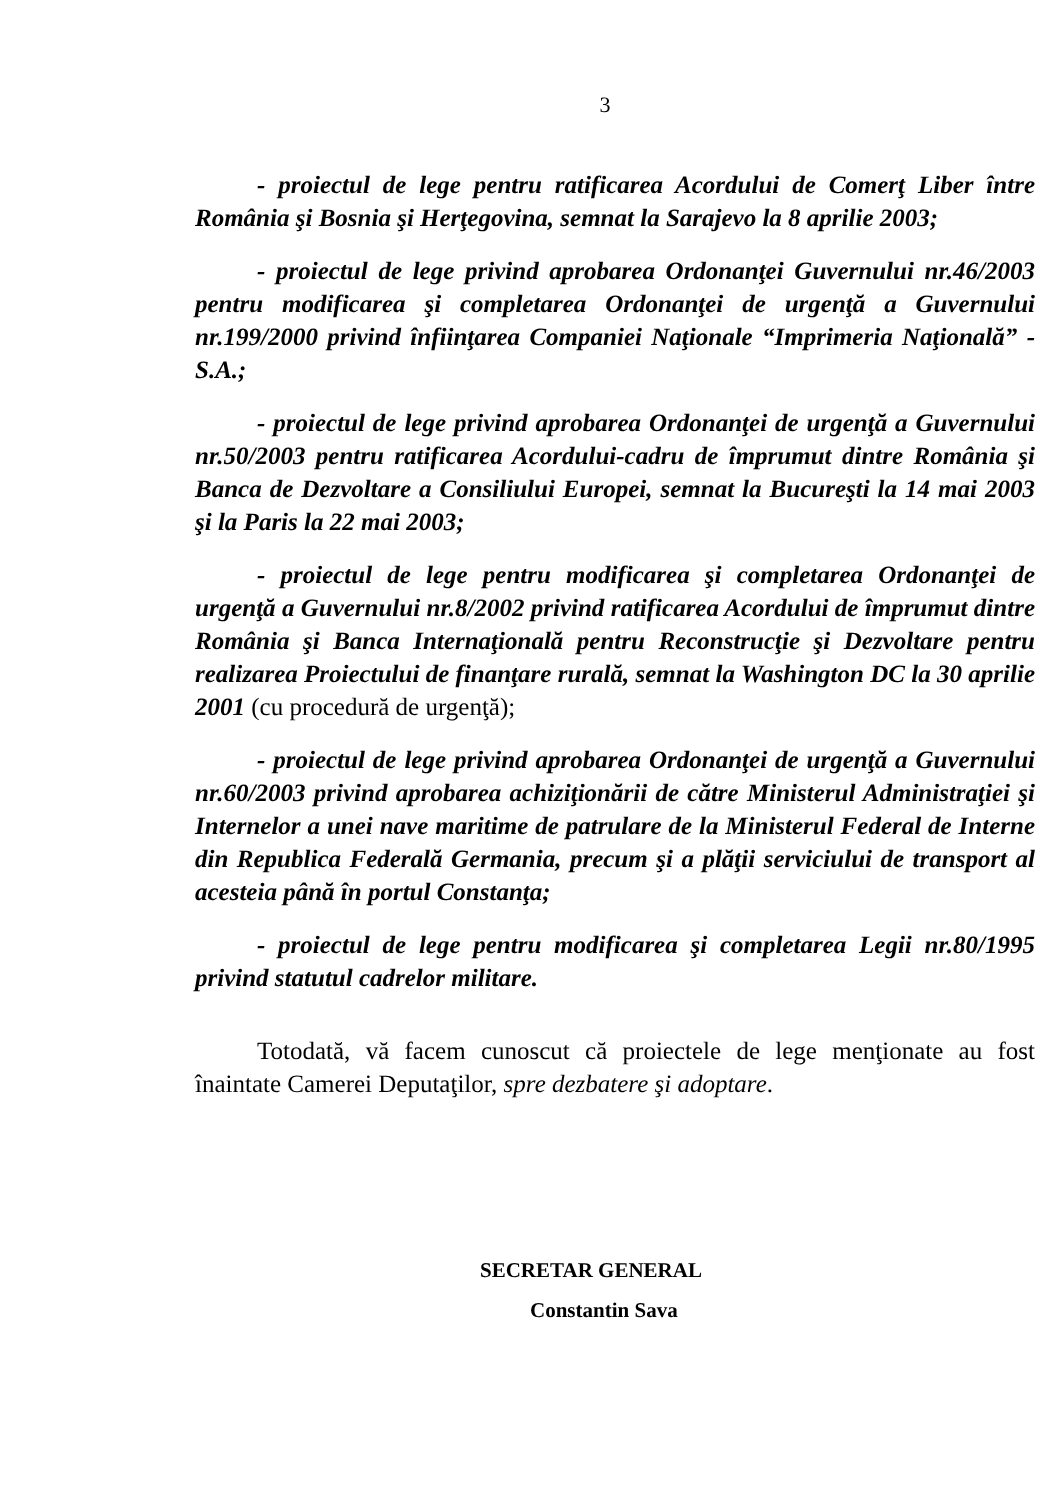3
- proiectul de lege pentru ratificarea Acordului de Comerţ Liber între România şi Bosnia şi Herţegovina, semnat la Sarajevo la 8 aprilie 2003;
- proiectul de lege privind aprobarea Ordonanţei Guvernului nr.46/2003 pentru modificarea şi completarea Ordonanţei de urgenţă a Guvernului nr.199/2000 privind înfiinţarea Companiei Naţionale “Imprimeria Naţională” - S.A.;
- proiectul de lege privind aprobarea Ordonanţei de urgenţă a Guvernului nr.50/2003 pentru ratificarea Acordului-cadru de împrumut dintre România şi Banca de Dezvoltare a Consiliului Europei, semnat la Bucureşti la 14 mai 2003 şi la Paris la 22 mai 2003;
- proiectul de lege pentru modificarea şi completarea Ordonanţei de urgenţă a Guvernului nr.8/2002 privind ratificarea Acordului de împrumut dintre România şi Banca Internaţională pentru Reconstrucţie şi Dezvoltare pentru realizarea Proiectului de finanţare rurală, semnat la Washington DC la 30 aprilie 2001 (cu procedură de urgenţă);
- proiectul de lege privind aprobarea Ordonanţei de urgenţă a Guvernului nr.60/2003 privind aprobarea achiziţionării de către Ministerul Administraţiei şi Internelor a unei nave maritime de patrulare de la Ministerul Federal de Interne din Republica Federală Germania, precum şi a plăţii serviciului de transport al acesteia până în portul Constanţa;
- proiectul de lege pentru modificarea şi completarea Legii nr.80/1995 privind statutul cadrelor militare.
Totodată, vă facem cunoscut că proiectele de lege menţionate au fost înaintate Camerei Deputaţilor, spre dezbatere şi adoptare.
SECRETAR GENERAL
Constantin Sava